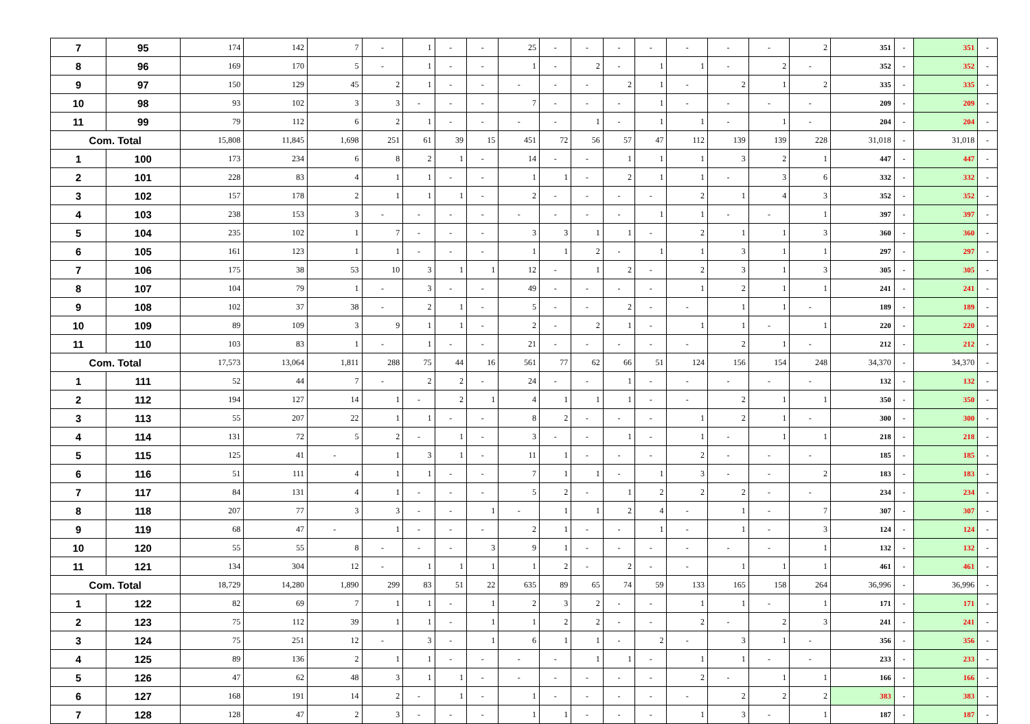| 7 | 95 | 174 | 142 | 7 | - | 1 | - | - | 25 | - | - | - | - | - | - | - | 2 | 351 | - | 351 | - |
| 8 | 96 | 169 | 170 | 5 | - | 1 | - | - | 1 | - | 2 | - | 1 | 1 | - | 2 | - | 352 | - | 352 | - |
| 9 | 97 | 150 | 129 | 45 | 2 | 1 | - | - | - | - | - | 2 | 1 | - | 2 | 1 | 2 | 335 | - | 335 | - |
| 10 | 98 | 93 | 102 | 3 | 3 | - | - | - | 7 | - | - | - | 1 | - | - | - | - | 209 | - | 209 | - |
| 11 | 99 | 79 | 112 | 6 | 2 | 1 | - | - | - | - | 1 | - | 1 | 1 | - | 1 | - | 204 | - | 204 | - |
| Com. Total | | 15,808 | 11,845 | 1,698 | 251 | 61 | 39 | 15 | 451 | 72 | 56 | 57 | 47 | 112 | 139 | 139 | 228 | 31,018 | - | 31,018 | - |
| 1 | 100 | 173 | 234 | 6 | 8 | 2 | 1 | - | 14 | - | - | 1 | 1 | 1 | 3 | 2 | 1 | 447 | - | 447 | - |
| 2 | 101 | 228 | 83 | 4 | 1 | 1 | - | - | 1 | 1 | - | 2 | 1 | 1 | - | 3 | 6 | 332 | - | 332 | - |
| 3 | 102 | 157 | 178 | 2 | 1 | 1 | 1 | - | 2 | - | - | - | - | 2 | 1 | 4 | 3 | 352 | - | 352 | - |
| 4 | 103 | 238 | 153 | 3 | - | - | - | - | - | - | - | - | 1 | 1 | - | - | 1 | 397 | - | 397 | - |
| 5 | 104 | 235 | 102 | 1 | 7 | - | - | - | 3 | 3 | 1 | 1 | - | 2 | 1 | 1 | 3 | 360 | - | 360 | - |
| 6 | 105 | 161 | 123 | 1 | 1 | - | - | - | 1 | 1 | 2 | - | 1 | 1 | 3 | 1 | 1 | 297 | - | 297 | - |
| 7 | 106 | 175 | 38 | 53 | 10 | 3 | 1 | 1 | 12 | - | 1 | 2 | - | 2 | 3 | 1 | 3 | 305 | - | 305 | - |
| 8 | 107 | 104 | 79 | 1 | - | 3 | - | - | 49 | - | - | - | - | 1 | 2 | 1 | 1 | 241 | - | 241 | - |
| 9 | 108 | 102 | 37 | 38 | - | 2 | 1 | - | 5 | - | - | 2 | - | - | 1 | 1 | - | 189 | - | 189 | - |
| 10 | 109 | 89 | 109 | 3 | 9 | 1 | 1 | - | 2 | - | 2 | 1 | - | 1 | 1 | - | 1 | 220 | - | 220 | - |
| 11 | 110 | 103 | 83 | 1 | - | 1 | - | - | 21 | - | - | - | - | - | 2 | 1 | - | 212 | - | 212 | - |
| Com. Total | | 17,573 | 13,064 | 1,811 | 288 | 75 | 44 | 16 | 561 | 77 | 62 | 66 | 51 | 124 | 156 | 154 | 248 | 34,370 | - | 34,370 | - |
| 1 | 111 | 52 | 44 | 7 | - | 2 | 2 | - | 24 | - | - | 1 | - | - | - | - | - | 132 | - | 132 | - |
| 2 | 112 | 194 | 127 | 14 | 1 | - | 2 | 1 | 4 | 1 | 1 | 1 | - | - | 2 | 1 | 1 | 350 | - | 350 | - |
| 3 | 113 | 55 | 207 | 22 | 1 | 1 | - | - | 8 | 2 | - | - | - | 1 | 2 | 1 | - | 300 | - | 300 | - |
| 4 | 114 | 131 | 72 | 5 | 2 | - | 1 | - | 3 | - | - | 1 | - | 1 | - | 1 | 1 | 218 | - | 218 | - |
| 5 | 115 | 125 | 41 | - | 1 | 3 | 1 | - | 11 | 1 | - | - | - | 2 | - | - | - | 185 | - | 185 | - |
| 6 | 116 | 51 | 111 | 4 | 1 | 1 | - | - | 7 | 1 | 1 | - | 1 | 3 | - | - | 2 | 183 | - | 183 | - |
| 7 | 117 | 84 | 131 | 4 | 1 | - | - | - | 5 | 2 | - | 1 | 2 | 2 | 2 | - | - | 234 | - | 234 | - |
| 8 | 118 | 207 | 77 | 3 | 3 | - | - | 1 | - | 1 | 1 | 2 | 4 | - | 1 | - | 7 | 307 | - | 307 | - |
| 9 | 119 | 68 | 47 | - | 1 | - | - | - | 2 | 1 | - | - | 1 | - | 1 | - | 3 | 124 | - | 124 | - |
| 10 | 120 | 55 | 55 | 8 | - | - | - | 3 | 9 | 1 | - | - | - | - | - | - | 1 | 132 | - | 132 | - |
| 11 | 121 | 134 | 304 | 12 | - | 1 | 1 | 1 | 1 | 2 | - | 2 | - | - | 1 | 1 | 1 | 461 | - | 461 | - |
| Com. Total | | 18,729 | 14,280 | 1,890 | 299 | 83 | 51 | 22 | 635 | 89 | 65 | 74 | 59 | 133 | 165 | 158 | 264 | 36,996 | - | 36,996 | - |
| 1 | 122 | 82 | 69 | 7 | 1 | 1 | - | 1 | 2 | 3 | 2 | - | - | 1 | 1 | - | 1 | 171 | - | 171 | - |
| 2 | 123 | 75 | 112 | 39 | 1 | 1 | - | 1 | 1 | 2 | 2 | - | - | 2 | - | 2 | 3 | 241 | - | 241 | - |
| 3 | 124 | 75 | 251 | 12 | - | 3 | - | 1 | 6 | 1 | 1 | - | 2 | - | 3 | 1 | - | 356 | - | 356 | - |
| 4 | 125 | 89 | 136 | 2 | 1 | 1 | - | - | - | - | 1 | 1 | - | 1 | 1 | - | - | 233 | - | 233 | - |
| 5 | 126 | 47 | 62 | 48 | 3 | 1 | 1 | - | - | - | - | - | - | 2 | - | 1 | 1 | 166 | - | 166 | - |
| 6 | 127 | 168 | 191 | 14 | 2 | - | 1 | - | 1 | - | - | - | - | - | 2 | 2 | 2 | 383 | - | 383 | - |
| 7 | 128 | 128 | 47 | 2 | 3 | - | - | - | 1 | 1 | - | - | - | 1 | 3 | - | 1 | 187 | - | 187 | - |